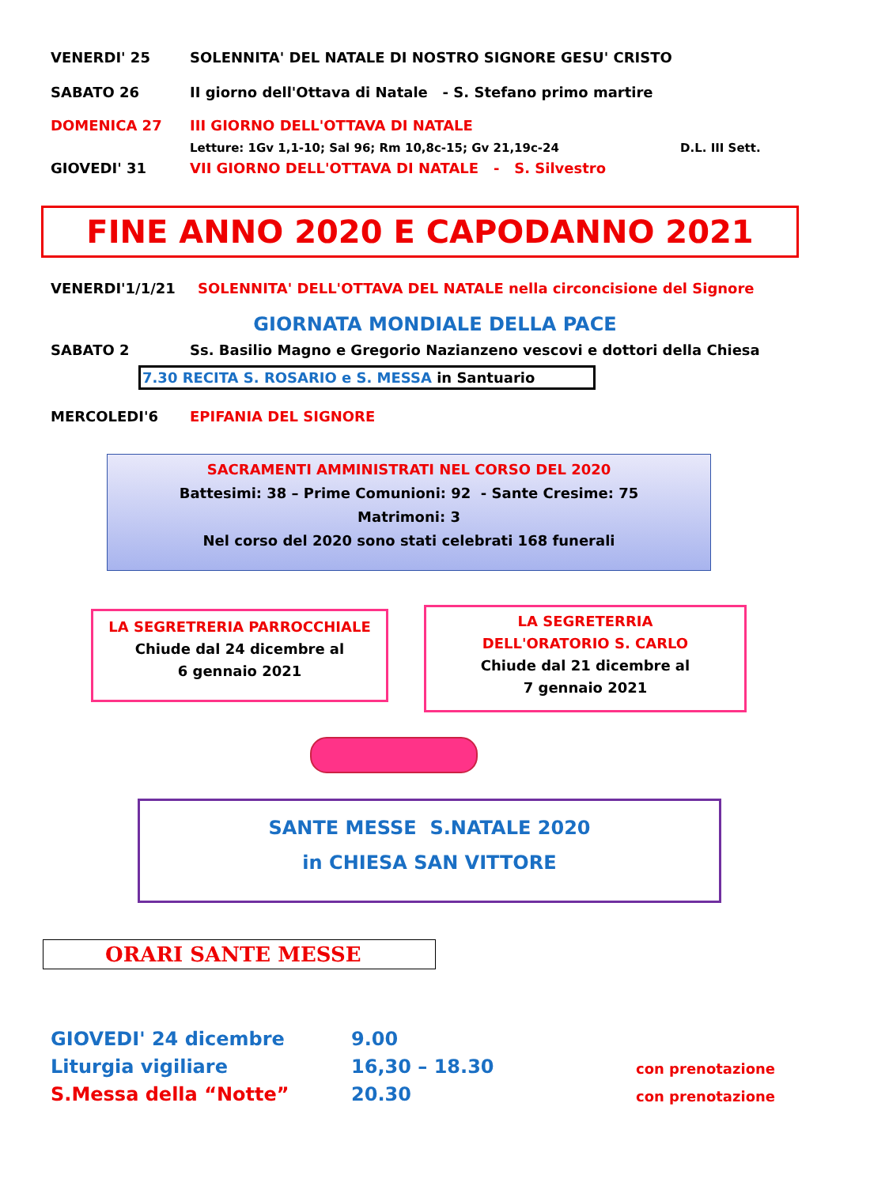VENERDI' 25 SOLENNITA' DEL NATALE DI NOSTRO SIGNORE GESU' CRISTO
SABATO 26 II giorno dell'Ottava di Natale - S. Stefano primo martire
DOMENICA 27 III GIORNO DELL'OTTAVA DI NATALE
Letture: 1Gv 1,1-10; Sal 96; Rm 10,8c-15; Gv 21,19c-24 D.L. III Sett.
GIOVEDI' 31 VII GIORNO DELL'OTTAVA DI NATALE - S. Silvestro
FINE ANNO 2020 E CAPODANNO 2021
VENERDI'1/1/21 SOLENNITA' DELL'OTTAVA DEL NATALE nella circoncisione del Signore
GIORNATA MONDIALE DELLA PACE
SABATO 2 Ss. Basilio Magno e Gregorio Nazianzeno vescovi e dottori della Chiesa
7.30 RECITA S. ROSARIO e S. MESSA in Santuario
MERCOLEDI'6 EPIFANIA DEL SIGNORE
SACRAMENTI AMMINISTRATI NEL CORSO DEL 2020
Battesimi: 38 – Prime Comunioni: 92 - Sante Cresime: 75
Matrimoni: 3
Nel corso del 2020 sono stati celebrati 168 funerali
LA SEGRETRERIA PARROCCHIALE
Chiude dal 24 dicembre al
6 gennaio 2021
LA SEGRETERRIA
DELL'ORATORIO S. CARLO
Chiude dal 21 dicembre al
7 gennaio 2021
SANTE MESSE S.NATALE 2020
in CHIESA SAN VITTORE
ORARI SANTE MESSE
GIOVEDI' 24 dicembre 9.00
Liturgia vigiliare 16,30 – 18.30
con prenotazione
S.Messa della “Notte” 20.30
con prenotazione